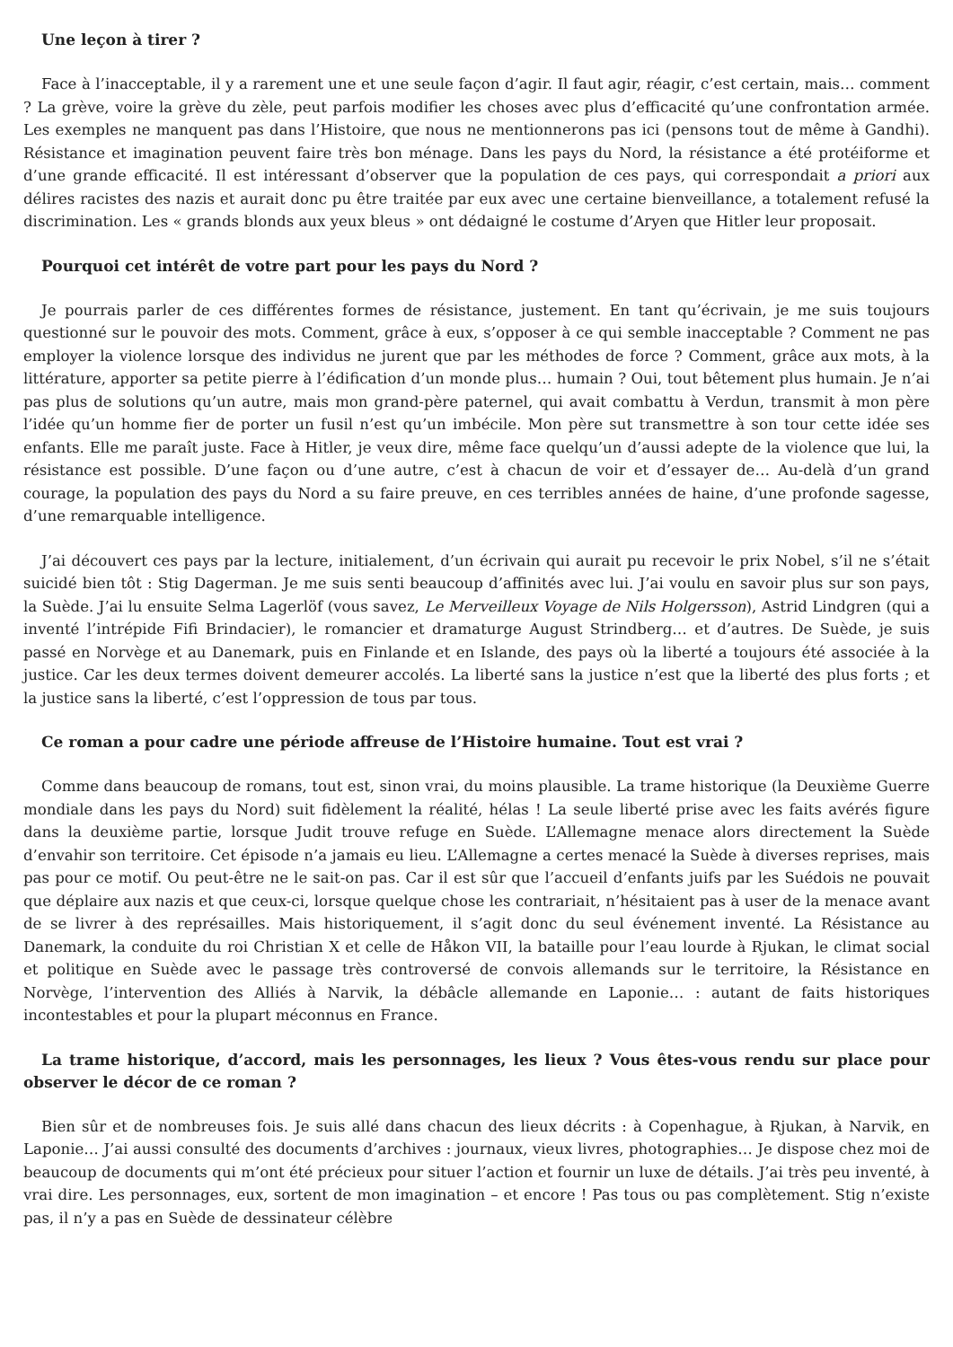Une leçon à tirer ?
Face à l’inacceptable, il y a rarement une et une seule façon d’agir. Il faut agir, réagir, c’est certain, mais… comment ? La grève, voire la grève du zèle, peut parfois modifier les choses avec plus d’efficacité qu’une confrontation armée. Les exemples ne manquent pas dans l’Histoire, que nous ne mentionnerons pas ici (pensons tout de même à Gandhi). Résistance et imagination peuvent faire très bon ménage. Dans les pays du Nord, la résistance a été protéiforme et d’une grande efficacité. Il est intéressant d’observer que la population de ces pays, qui correspondait a priori aux délires racistes des nazis et aurait donc pu être traitée par eux avec une certaine bienveillance, a totalement refusé la discrimination. Les « grands blonds aux yeux bleus » ont dédaigné le costume d’Aryen que Hitler leur proposait.
Pourquoi cet intérêt de votre part pour les pays du Nord ?
Je pourrais parler de ces différentes formes de résistance, justement. En tant qu’écrivain, je me suis toujours questionné sur le pouvoir des mots. Comment, grâce à eux, s’opposer à ce qui semble inacceptable ? Comment ne pas employer la violence lorsque des individus ne jurent que par les méthodes de force ? Comment, grâce aux mots, à la littérature, apporter sa petite pierre à l’édification d’un monde plus… humain ? Oui, tout bêtement plus humain. Je n’ai pas plus de solutions qu’un autre, mais mon grand-père paternel, qui avait combattu à Verdun, transmit à mon père l’idée qu’un homme fier de porter un fusil n’est qu’un imbécile. Mon père sut transmettre à son tour cette idée ses enfants. Elle me paraît juste. Face à Hitler, je veux dire, même face quelqu’un d’aussi adepte de la violence que lui, la résistance est possible. D’une façon ou d’une autre, c’est à chacun de voir et d’essayer de… Au-delà d’un grand courage, la population des pays du Nord a su faire preuve, en ces terribles années de haine, d’une profonde sagesse, d’une remarquable intelligence.
J’ai découvert ces pays par la lecture, initialement, d’un écrivain qui aurait pu recevoir le prix Nobel, s’il ne s’était suicidé bien tôt : Stig Dagerman. Je me suis senti beaucoup d’affinités avec lui. J’ai voulu en savoir plus sur son pays, la Suède. J’ai lu ensuite Selma Lagerlöf (vous savez, Le Merveilleux Voyage de Nils Holgersson), Astrid Lindgren (qui a inventé l’intrépide Fifi Brindacier), le romancier et dramaturge August Strindberg… et d’autres. De Suède, je suis passé en Norvège et au Danemark, puis en Finlande et en Islande, des pays où la liberté a toujours été associée à la justice. Car les deux termes doivent demeurer accolés. La liberté sans la justice n’est que la liberté des plus forts ; et la justice sans la liberté, c’est l’oppression de tous par tous.
Ce roman a pour cadre une période affreuse de l’Histoire humaine. Tout est vrai ?
Comme dans beaucoup de romans, tout est, sinon vrai, du moins plausible. La trame historique (la Deuxième Guerre mondiale dans les pays du Nord) suit fidèlement la réalité, hélas ! La seule liberté prise avec les faits avérés figure dans la deuxième partie, lorsque Judit trouve refuge en Suède. L’Allemagne menace alors directement la Suède d’envahir son territoire. Cet épisode n’a jamais eu lieu. L’Allemagne a certes menacé la Suède à diverses reprises, mais pas pour ce motif. Ou peut-être ne le sait-on pas. Car il est sûr que l’accueil d’enfants juifs par les Suédois ne pouvait que déplaire aux nazis et que ceux-ci, lorsque quelque chose les contrariait, n’hésitaient pas à user de la menace avant de se livrer à des représailles. Mais historiquement, il s’agit donc du seul événement inventé. La Résistance au Danemark, la conduite du roi Christian X et celle de Håkon VII, la bataille pour l’eau lourde à Rjukan, le climat social et politique en Suède avec le passage très controversé de convois allemands sur le territoire, la Résistance en Norvège, l’intervention des Alliés à Narvik, la débâcle allemande en Laponie… : autant de faits historiques incontestables et pour la plupart méconnus en France.
La trame historique, d’accord, mais les personnages, les lieux ? Vous êtes-vous rendu sur place pour observer le décor de ce roman ?
Bien sûr et de nombreuses fois. Je suis allé dans chacun des lieux décrits : à Copenhague, à Rjukan, à Narvik, en Laponie… J’ai aussi consulté des documents d’archives : journaux, vieux livres, photographies… Je dispose chez moi de beaucoup de documents qui m’ont été précieux pour situer l’action et fournir un luxe de détails. J’ai très peu inventé, à vrai dire. Les personnages, eux, sortent de mon imagination – et encore ! Pas tous ou pas complètement. Stig n’existe pas, il n’y a pas en Suède de dessinateur célèbre